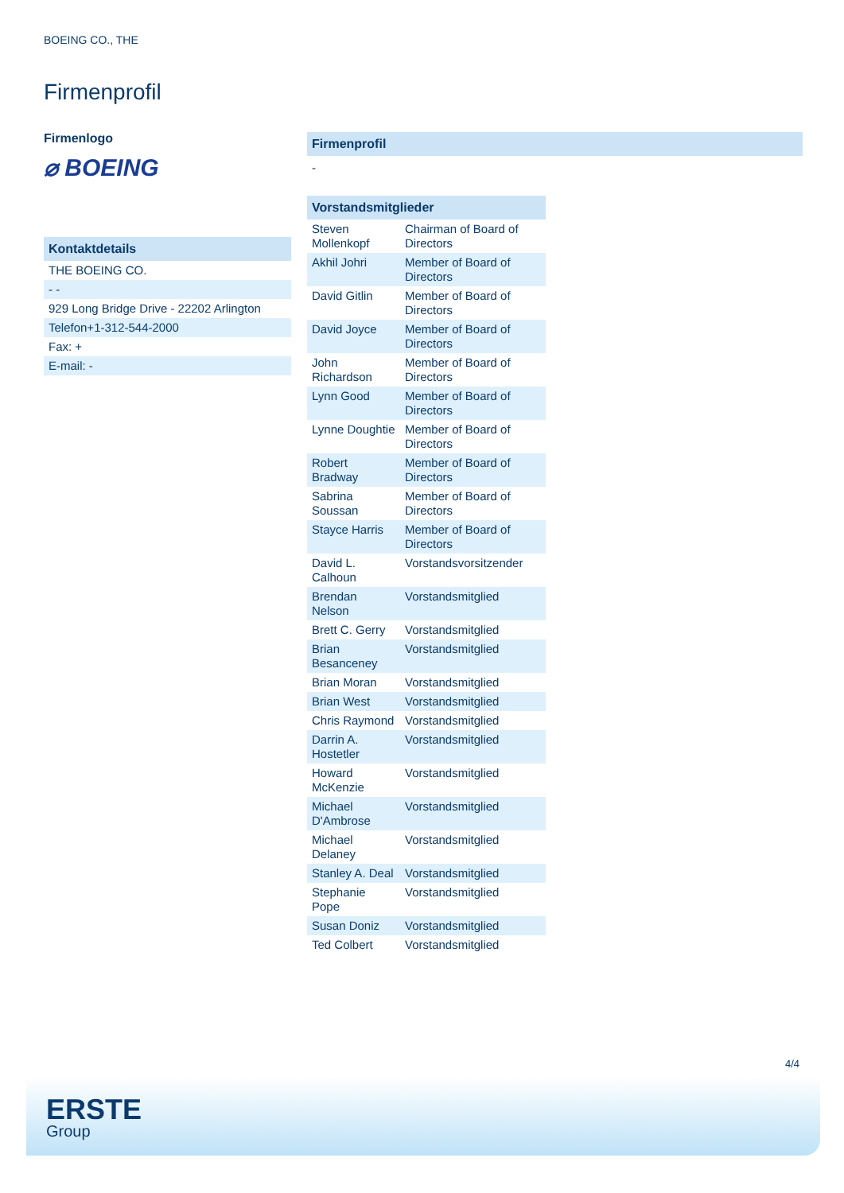BOEING CO., THE
Firmenprofil
Firmenlogo
⌀ BOEING
Kontaktdetails
| THE BOEING CO. |
| - - |
| 929 Long Bridge Drive - 22202 Arlington |
| Telefon+1-312-544-2000 |
| Fax: + |
| E-mail: - |
Firmenprofil
-
Vorstandsmitglieder
| Steven Mollenkopf | Chairman of Board of Directors |
| Akhil Johri | Member of Board of Directors |
| David Gitlin | Member of Board of Directors |
| David Joyce | Member of Board of Directors |
| John Richardson | Member of Board of Directors |
| Lynn Good | Member of Board of Directors |
| Lynne Doughtie | Member of Board of Directors |
| Robert Bradway | Member of Board of Directors |
| Sabrina Soussan | Member of Board of Directors |
| Stayce Harris | Member of Board of Directors |
| David L. Calhoun | Vorstandsvorsitzender |
| Brendan Nelson | Vorstandsmitglied |
| Brett C. Gerry | Vorstandsmitglied |
| Brian Besanceney | Vorstandsmitglied |
| Brian Moran | Vorstandsmitglied |
| Brian West | Vorstandsmitglied |
| Chris Raymond | Vorstandsmitglied |
| Darrin A. Hostetler | Vorstandsmitglied |
| Howard McKenzie | Vorstandsmitglied |
| Michael D'Ambrose | Vorstandsmitglied |
| Michael Delaney | Vorstandsmitglied |
| Stanley A. Deal | Vorstandsmitglied |
| Stephanie Pope | Vorstandsmitglied |
| Susan Doniz | Vorstandsmitglied |
| Ted Colbert | Vorstandsmitglied |
4/4
ERSTE
Group